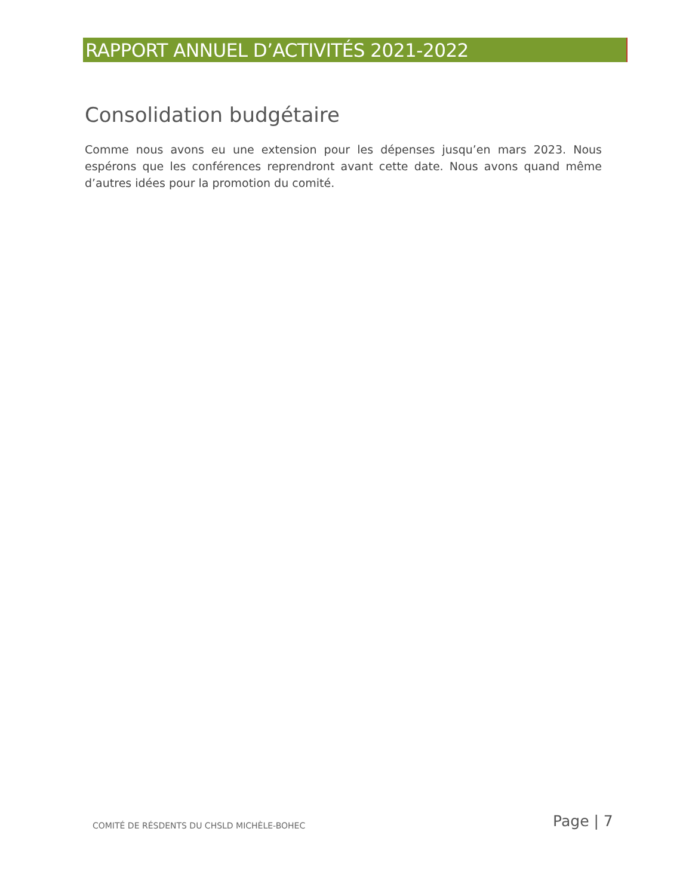RAPPORT ANNUEL D’ACTIVITÉS 2021-2022
Consolidation budgétaire
Comme nous avons eu une extension pour les dépenses jusqu’en mars 2023. Nous espérons que les conférences reprendront avant cette date. Nous avons quand même d’autres idées pour la promotion du comité.
COMITÉ DE RÉSDENTS DU CHSLD MICHÈLE-BOHEC
Page | 7